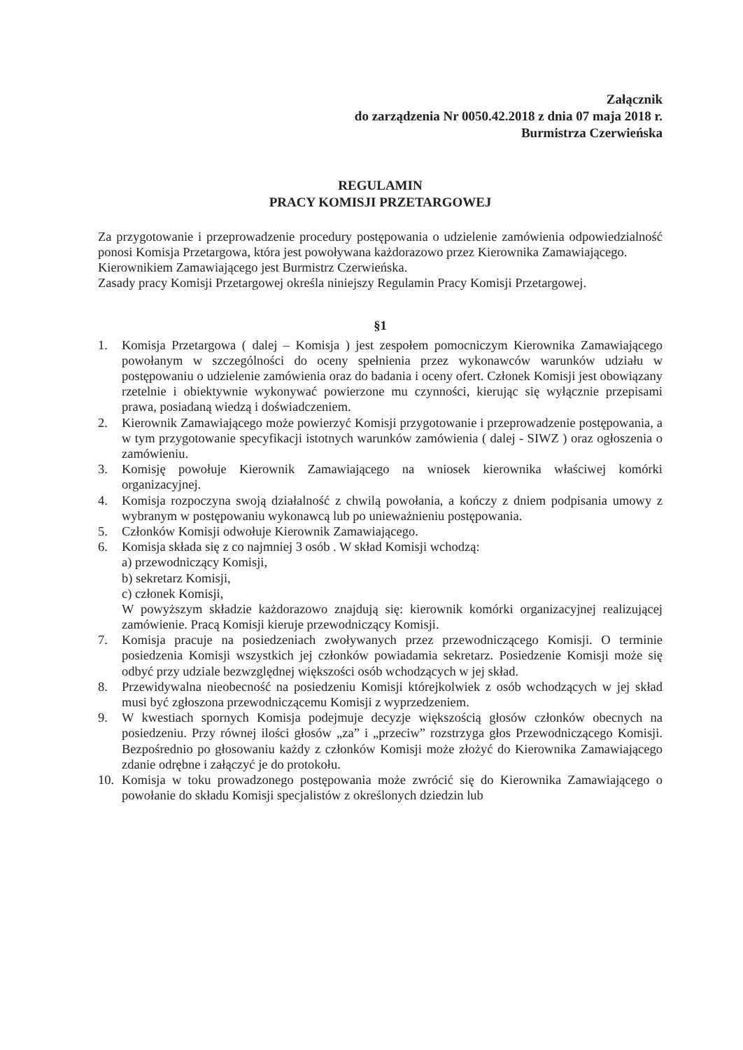Załącznik
do zarządzenia Nr 0050.42.2018 z dnia 07 maja 2018 r.
Burmistrza Czerwieńska
REGULAMIN
PRACY KOMISJI PRZETARGOWEJ
Za przygotowanie i przeprowadzenie procedury postępowania o udzielenie zamówienia odpowiedzialność ponosi Komisja Przetargowa, która jest powoływana każdorazowo przez Kierownika Zamawiającego.
Kierownikiem Zamawiającego jest Burmistrz Czerwieńska.
Zasady pracy Komisji Przetargowej określa niniejszy Regulamin Pracy Komisji Przetargowej.
§1
1. Komisja Przetargowa ( dalej – Komisja ) jest zespołem pomocniczym Kierownika Zamawiającego powołanym w szczególności do oceny spełnienia przez wykonawców warunków udziału w postępowaniu o udzielenie zamówienia oraz do badania i oceny ofert. Członek Komisji jest obowiązany rzetelnie i obiektywnie wykonywać powierzone mu czynności, kierując się wyłącznie przepisami prawa, posiadaną wiedzą i doświadczeniem.
2. Kierownik Zamawiającego może powierzyć Komisji przygotowanie i przeprowadzenie postępowania, a w tym przygotowanie specyfikacji istotnych warunków zamówienia ( dalej - SIWZ ) oraz ogłoszenia o zamówieniu.
3. Komisję powołuje Kierownik Zamawiającego na wniosek kierownika właściwej komórki organizacyjnej.
4. Komisja rozpoczyna swoją działalność z chwilą powołania, a kończy z dniem podpisania umowy z wybranym w postępowaniu wykonawcą lub po unieważnieniu postępowania.
5. Członków Komisji odwołuje Kierownik Zamawiającego.
6. Komisja składa się z co najmniej 3 osób . W skład Komisji wchodzą:
a) przewodniczący Komisji,
b) sekretarz Komisji,
c) członek Komisji,
W powyższym składzie każdorazowo znajdują się: kierownik komórki organizacyjnej realizującej zamówienie. Pracą Komisji kieruje przewodniczący Komisji.
7. Komisja pracuje na posiedzeniach zwoływanych przez przewodniczącego Komisji. O terminie posiedzenia Komisji wszystkich jej członków powiadamia sekretarz. Posiedzenie Komisji może się odbyć przy udziale bezwzględnej większości osób wchodzących w jej skład.
8. Przewidywalna nieobecność na posiedzeniu Komisji którejkolwiek z osób wchodzących w jej skład musi być zgłoszona przewodniczącemu Komisji z wyprzedzeniem.
9. W kwestiach spornych Komisja podejmuje decyzje większością głosów członków obecnych na posiedzeniu. Przy równej ilości głosów „za” i „przeciw” rozstrzyga głos Przewodniczącego Komisji. Bezpośrednio po głosowaniu każdy z członków Komisji może złożyć do Kierownika Zamawiającego zdanie odrębne i załączyć je do protokołu.
10. Komisja w toku prowadzonego postępowania może zwrócić się do Kierownika Zamawiającego o powołanie do składu Komisji specjalistów z określonych dziedzin lub